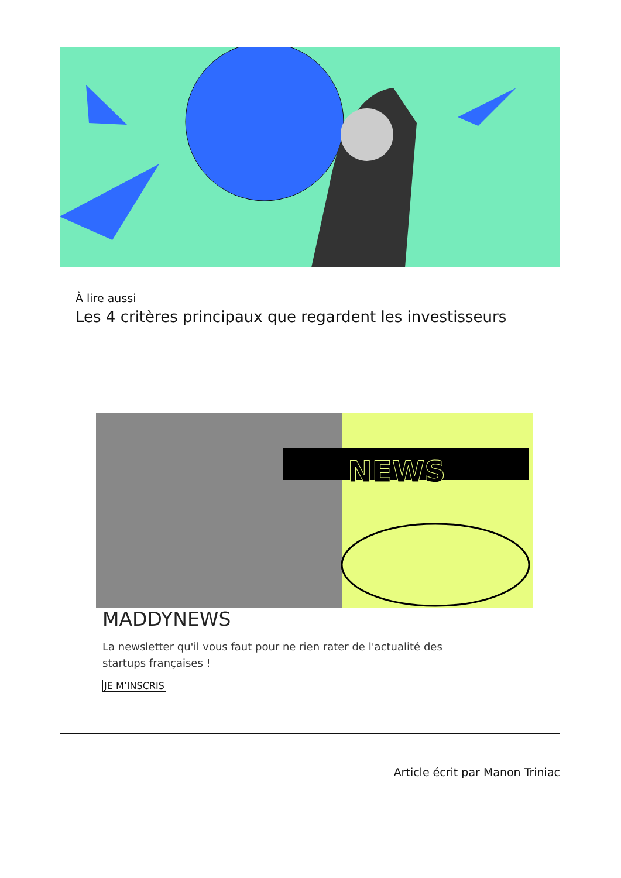À lire aussi
Les 4 critères principaux que regardent les investisseurs
NEWS
MADDYNEWS
La newsletter qu'il vous faut pour ne rien rater de l'actualité des startups françaises !
JE M’INSCRIS
Article écrit par Manon Triniac